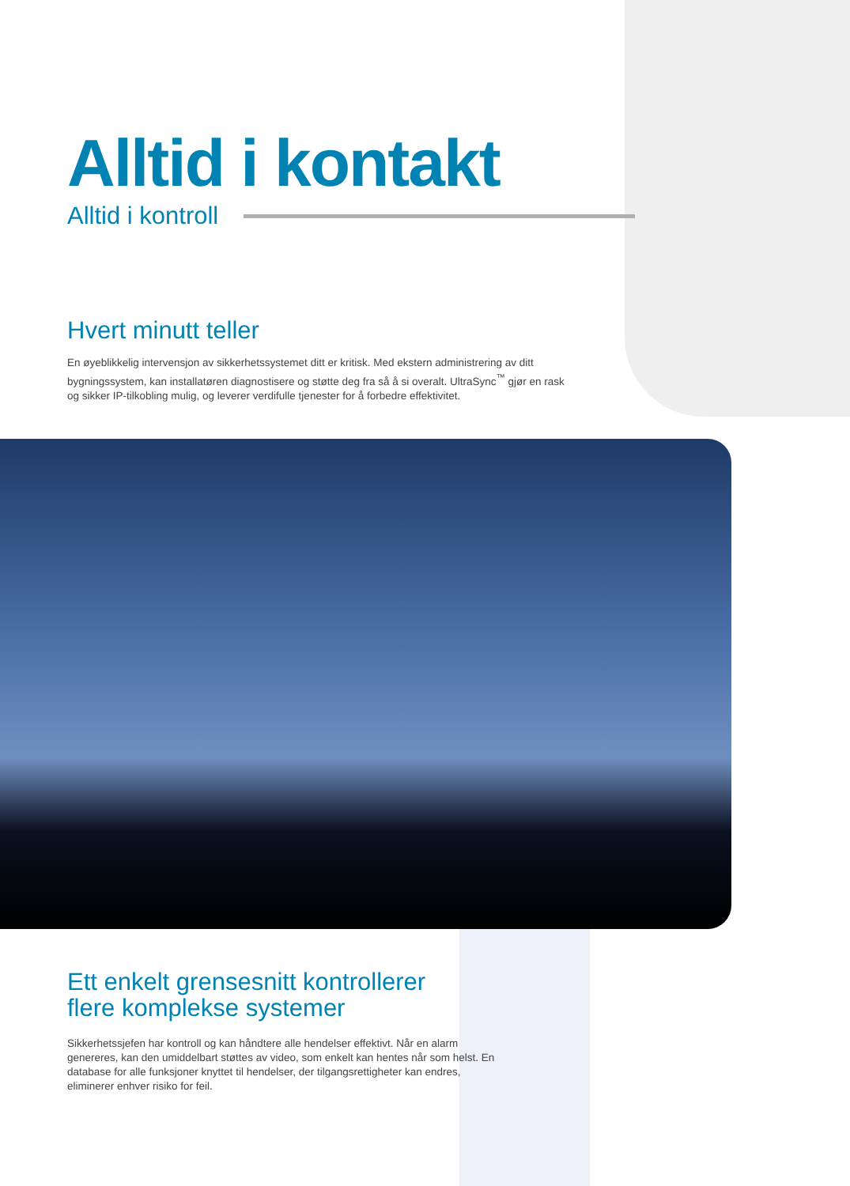Alltid i kontakt
Alltid i kontroll
Hvert minutt teller
En øyeblikkelig intervensjon av sikkerhetssystemet ditt er kritisk. Med ekstern administrering av ditt bygningssystem, kan installatøren diagnostisere og støtte deg fra så å si overalt. UltraSync<sup>™</sup> gjør en rask og sikker IP-tilkobling mulig, og leverer verdifulle tjenester for å forbedre effektivitet.
Ett enkelt grensesnitt kontrollerer flere komplekse systemer
Sikkerhetssjefen har kontroll og kan håndtere alle hendelser effektivt. Når en alarm genereres, kan den umiddelbart støttes av video, som enkelt kan hentes når som helst. En database for alle funksjoner knyttet til hendelser, der tilgangsrettigheter kan endres, eliminerer enhver risiko for feil.